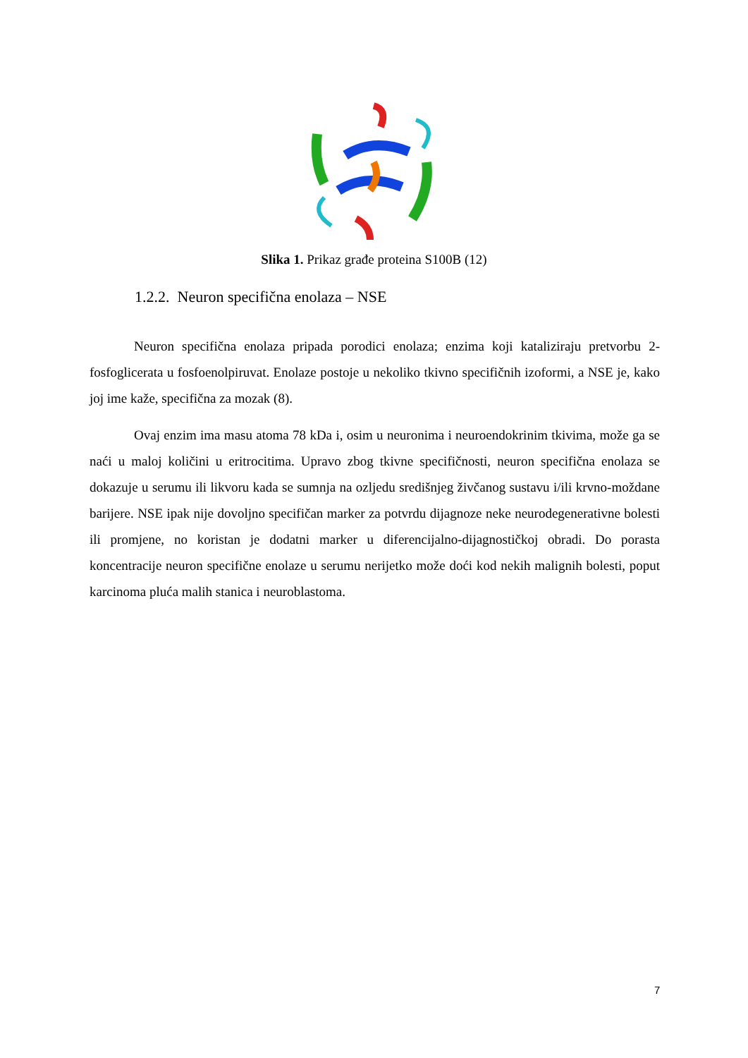Slika 1. Prikaz građe proteina S100B (12)
1.2.2. Neuron specifična enolaza – NSE
Neuron specifična enolaza pripada porodici enolaza; enzima koji kataliziraju pretvorbu 2-fosfoglicerata u fosfoenolpiruvat. Enolaze postoje u nekoliko tkivno specifičnih izoformi, a NSE je, kako joj ime kaže, specifična za mozak (8).
Ovaj enzim ima masu atoma 78 kDa i, osim u neuronima i neuroendokrinim tkivima, može ga se naći u maloj količini u eritrocitima. Upravo zbog tkivne specifičnosti, neuron specifična enolaza se dokazuje u serumu ili likvoru kada se sumnja na ozljedu središnjeg živčanog sustavu i/ili krvno-moždane barijere. NSE ipak nije dovoljno specifičan marker za potvrdu dijagnoze neke neurodegenerativne bolesti ili promjene, no koristan je dodatni marker u diferencijalno-dijagnostičkoj obradi. Do porasta koncentracije neuron specifične enolaze u serumu nerijetko može doći kod nekih malignih bolesti, poput karcinoma pluća malih stanica i neuroblastoma.
7